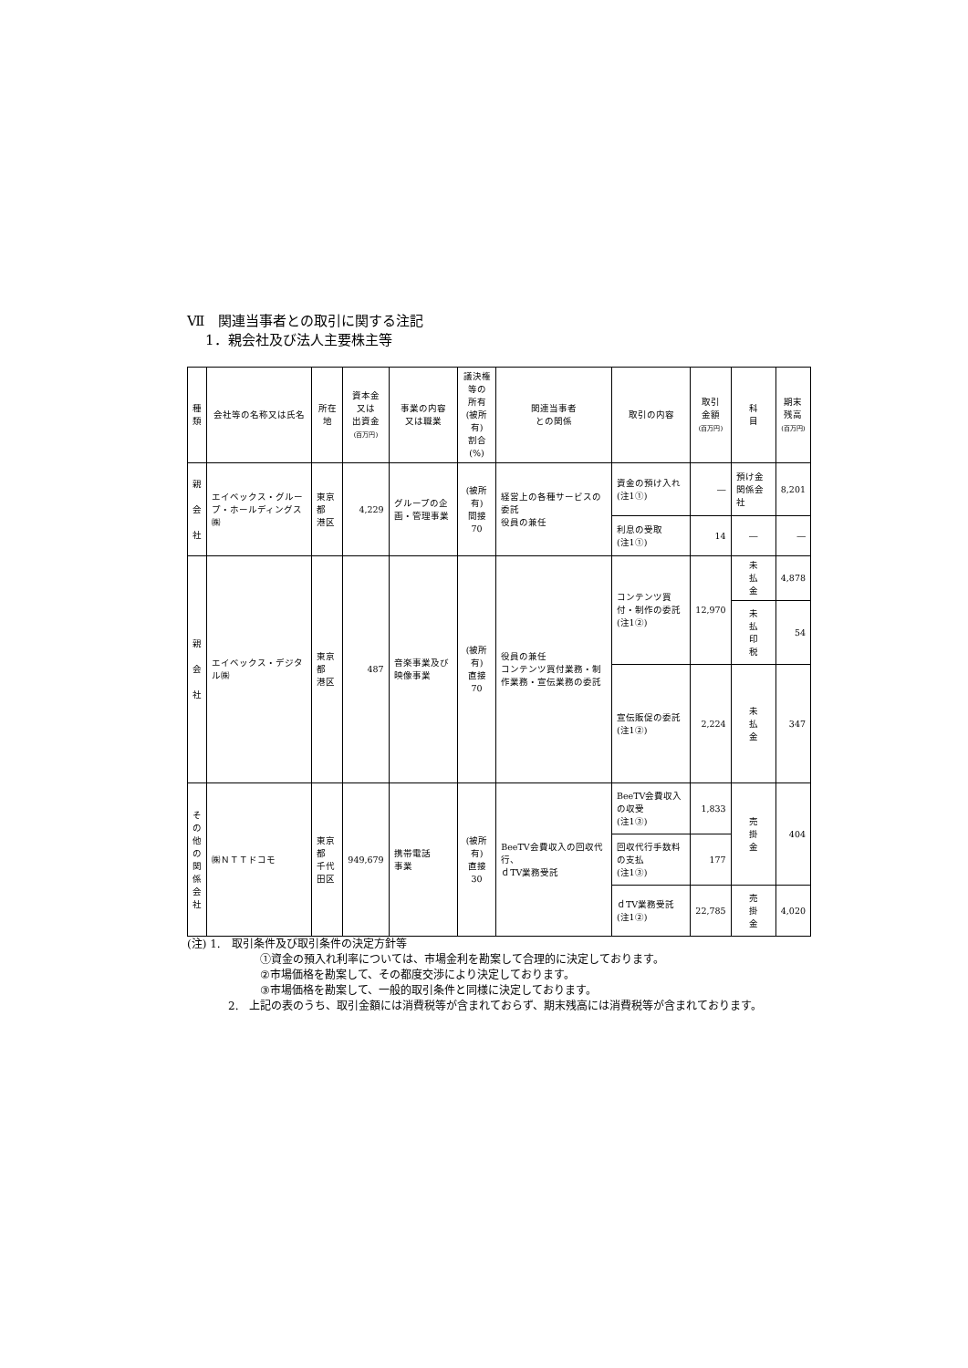Ⅶ　関連当事者との取引に関する注記
1．親会社及び法人主要株主等
| 種 類 | 会社等の名称又は氏名 | 所在地 | 資本金 又は 出資金 (百万円) | 事業の内容 又は職業 | 議決権等の 所有 (被所有) 割合(%) | 関連当事者 との関係 | 取引の内容 | 取引 金額 (百万円) | 科 目 | 期末 残高 (百万円) |
| --- | --- | --- | --- | --- | --- | --- | --- | --- | --- | --- |
| 親 会 社 | エイベックス・グループ・ホールディングス㈱ | 東京都 港区 | 4,229 | グループの企画・管理事業 | (被所有) 間接 70 | 経営上の各種サービスの委託 役員の兼任 | 資金の預け入れ (注1①) | ― | 預け金 関係会社 | 8,201 |
| | | | | | | | 利息の受取 (注1①) | 14 | ― | ― |
| 親 会 社 | エイベックス・デジタル㈱ | 東京都 港区 | 487 | 音楽事業及び映像事業 | (被所有) 直接 70 | 役員の兼任 コンテンツ買付業務・制作業務・宣伝業務の委託 | コンテンツ買付・制作の委託 (注1②) | 12,970 | 未 払 金 | 4,878 |
| | | | | | | | | | 未 払 印 税 | 54 |
| | | | | | | | 宣伝販促の委託 (注1②) | 2,224 | 未 払 金 | 347 |
| そ の 他 の 関 係 会 社 | ㈱ＮＴＴドコモ | 東京都 千代田区 | 949,679 | 携帯電話 事業 | (被所有) 直接 30 | BeeTV会費収入の回収代行、 ｄTV業務受託 | BeeTV会費収入の収受 (注1③) | 1,833 | 売 掛 金 | 404 |
| | | | | | | | 回収代行手数料の支払 (注1③) | 177 | | |
| | | | | | | | ｄTV業務受託 (注1②) | 22,785 | 売 掛 金 | 4,020 |
(注) 1.　取引条件及び取引条件の決定方針等
①資金の預入れ利率については、市場金利を勘案して合理的に決定しております。
②市場価格を勘案して、その都度交渉により決定しております。
③市場価格を勘案して、一般的取引条件と同様に決定しております。
2.　上記の表のうち、取引金額には消費税等が含まれておらず、期末残高には消費税等が含まれております。